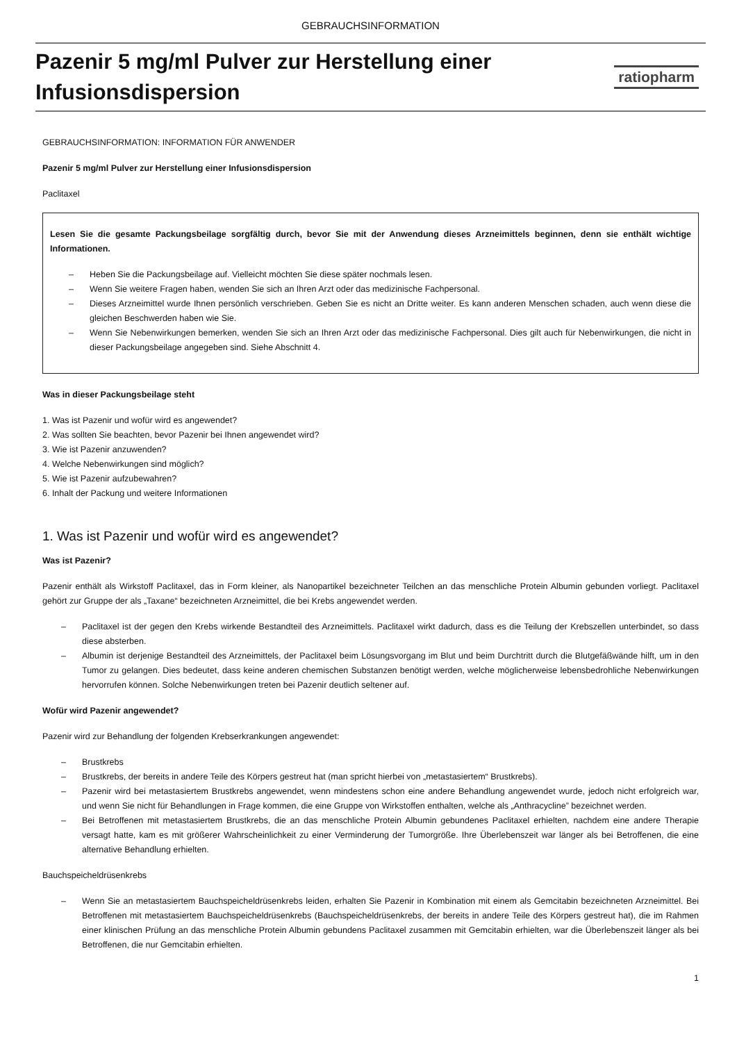GEBRAUCHSINFORMATION
Pazenir 5 mg/ml Pulver zur Herstellung einer
Infusionsdispersion
ratiopharm
GEBRAUCHSINFORMATION: INFORMATION FÜR ANWENDER
Pazenir 5 mg/ml Pulver zur Herstellung einer Infusionsdispersion
Paclitaxel
Lesen Sie die gesamte Packungsbeilage sorgfältig durch, bevor Sie mit der Anwendung dieses Arzneimittels beginnen, denn sie enthält wichtige Informationen.
– Heben Sie die Packungsbeilage auf. Vielleicht möchten Sie diese später nochmals lesen.
– Wenn Sie weitere Fragen haben, wenden Sie sich an Ihren Arzt oder das medizinische Fachpersonal.
– Dieses Arzneimittel wurde Ihnen persönlich verschrieben. Geben Sie es nicht an Dritte weiter. Es kann anderen Menschen schaden, auch wenn diese die gleichen Beschwerden haben wie Sie.
– Wenn Sie Nebenwirkungen bemerken, wenden Sie sich an Ihren Arzt oder das medizinische Fachpersonal. Dies gilt auch für Nebenwirkungen, die nicht in dieser Packungsbeilage angegeben sind. Siehe Abschnitt 4.
Was in dieser Packungsbeilage steht
1. Was ist Pazenir und wofür wird es angewendet?
2. Was sollten Sie beachten, bevor Pazenir bei Ihnen angewendet wird?
3. Wie ist Pazenir anzuwenden?
4. Welche Nebenwirkungen sind möglich?
5. Wie ist Pazenir aufzubewahren?
6. Inhalt der Packung und weitere Informationen
1. Was ist Pazenir und wofür wird es angewendet?
Was ist Pazenir?
Pazenir enthält als Wirkstoff Paclitaxel, das in Form kleiner, als Nanopartikel bezeichneter Teilchen an das menschliche Protein Albumin gebunden vorliegt. Paclitaxel gehört zur Gruppe der als „Taxane“ bezeichneten Arzneimittel, die bei Krebs angewendet werden.
– Paclitaxel ist der gegen den Krebs wirkende Bestandteil des Arzneimittels. Paclitaxel wirkt dadurch, dass es die Teilung der Krebszellen unterbindet, so dass diese absterben.
– Albumin ist derjenige Bestandteil des Arzneimittels, der Paclitaxel beim Lösungsvorgang im Blut und beim Durchtritt durch die Blutgefäßwände hilft, um in den Tumor zu gelangen. Dies bedeutet, dass keine anderen chemischen Substanzen benötigt werden, welche möglicherweise lebensbedrohliche Nebenwirkungen hervorrufen können. Solche Nebenwirkungen treten bei Pazenir deutlich seltener auf.
Wofür wird Pazenir angewendet?
Pazenir wird zur Behandlung der folgenden Krebserkrankungen angewendet:
– Brustkrebs
– Brustkrebs, der bereits in andere Teile des Körpers gestreut hat (man spricht hierbei von „metastasiertem“ Brustkrebs).
– Pazenir wird bei metastasiertem Brustkrebs angewendet, wenn mindestens schon eine andere Behandlung angewendet wurde, jedoch nicht erfolgreich war, und wenn Sie nicht für Behandlungen in Frage kommen, die eine Gruppe von Wirkstoffen enthalten, welche als „Anthracycline” bezeichnet werden.
– Bei Betroffenen mit metastasiertem Brustkrebs, die an das menschliche Protein Albumin gebundenes Paclitaxel erhielten, nachdem eine andere Therapie versagt hatte, kam es mit größerer Wahrscheinlichkeit zu einer Verminderung der Tumorgröße. Ihre Überlebenszeit war länger als bei Betroffenen, die eine alternative Behandlung erhielten.
Bauchspeicheldrüsenkrebs
– Wenn Sie an metastasiertem Bauchspeicheldrüsenkrebs leiden, erhalten Sie Pazenir in Kombination mit einem als Gemcitabin bezeichneten Arzneimittel. Bei Betroffenen mit metastasiertem Bauchspeicheldrüsenkrebs (Bauchspeicheldrüsenkrebs, der bereits in andere Teile des Körpers gestreut hat), die im Rahmen einer klinischen Prüfung an das menschliche Protein Albumin gebundens Paclitaxel zusammen mit Gemcitabin erhielten, war die Überlebenszeit länger als bei Betroffenen, die nur Gemcitabin erhielten.
1